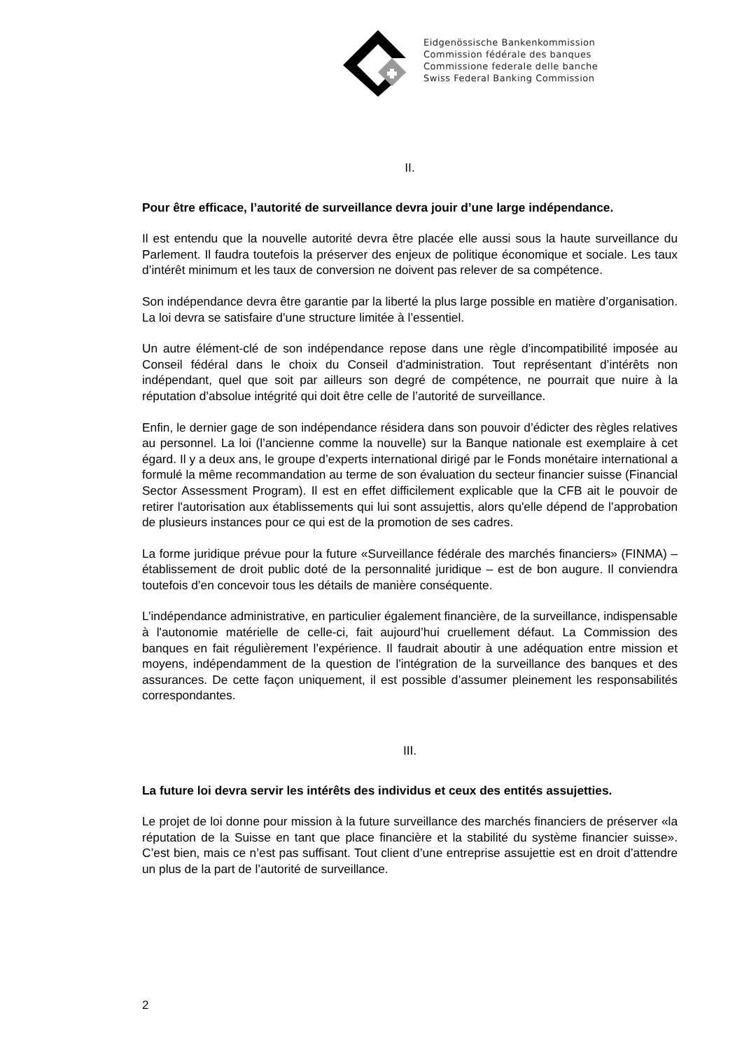Eidgenössische Bankenkommission
Commission fédérale des banques
Commissione federale delle banche
Swiss Federal Banking Commission
II.
Pour être efficace, l’autorité de surveillance devra jouir d’une large indépendance.
Il est entendu que la nouvelle autorité devra être placée elle aussi sous la haute surveillance du Parlement. Il faudra toutefois la préserver des enjeux de politique économique et sociale. Les taux d’intérêt minimum et les taux de conversion ne doivent pas relever de sa compétence.
Son indépendance devra être garantie par la liberté la plus large possible en matière d’organisation. La loi devra se satisfaire d’une structure limitée à l’essentiel.
Un autre élément-clé de son indépendance repose dans une règle d’incompatibilité imposée au Conseil fédéral dans le choix du Conseil d'administration. Tout représentant d’intérêts non indépendant, quel que soit par ailleurs son degré de compétence, ne pourrait que nuire à la réputation d’absolue intégrité qui doit être celle de l’autorité de surveillance.
Enfin, le dernier gage de son indépendance résidera dans son pouvoir d’édicter des règles relatives au personnel. La loi (l’ancienne comme la nouvelle) sur la Banque nationale est exemplaire à cet égard. Il y a deux ans, le groupe d’experts international dirigé par le Fonds monétaire international a formulé la même recommandation au terme de son évaluation du secteur financier suisse (Financial Sector Assessment Program). Il est en effet difficilement explicable que la CFB ait le pouvoir de retirer l'autorisation aux établissements qui lui sont assujettis, alors qu'elle dépend de l’approbation de plusieurs instances pour ce qui est de la promotion de ses cadres.
La forme juridique prévue pour la future «Surveillance fédérale des marchés financiers» (FINMA) – établissement de droit public doté de la personnalité juridique – est de bon augure. Il conviendra toutefois d’en concevoir tous les détails de manière conséquente.
L’indépendance administrative, en particulier également financière, de la surveillance, indispensable à l'autonomie matérielle de celle-ci, fait aujourd’hui cruellement défaut. La Commission des banques en fait régulièrement l’expérience. Il faudrait aboutir à une adéquation entre mission et moyens, indépendamment de la question de l'intégration de la surveillance des banques et des assurances. De cette façon uniquement, il est possible d’assumer pleinement les responsabilités correspondantes.
III.
La future loi devra servir les intérêts des individus et ceux des entités assujetties.
Le projet de loi donne pour mission à la future surveillance des marchés financiers de préserver «la réputation de la Suisse en tant que place financière et la stabilité du système financier suisse». C’est bien, mais ce n’est pas suffisant. Tout client d’une entreprise assujettie est en droit d’attendre un plus de la part de l’autorité de surveillance.
2